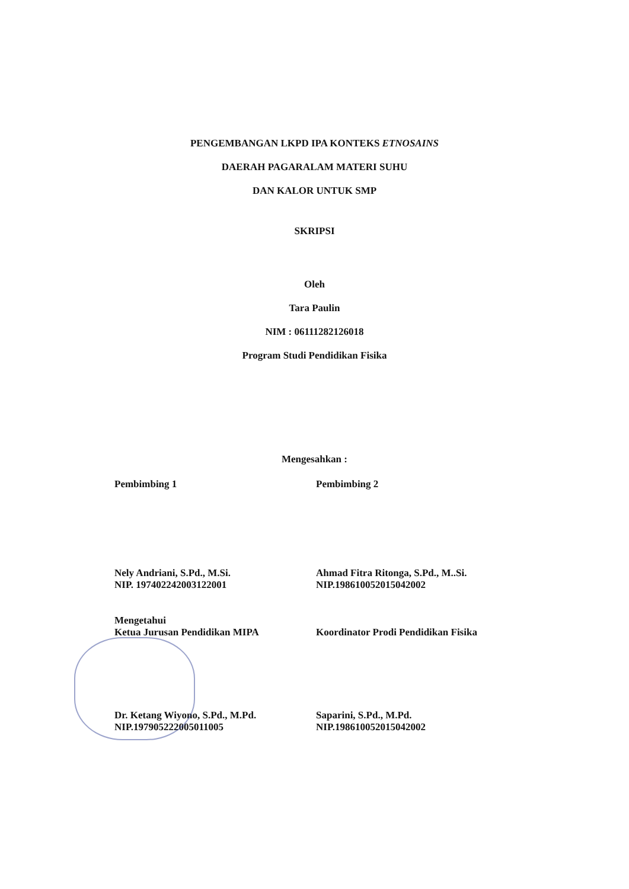PENGEMBANGAN LKPD IPA KONTEKS ETNOSAINS
DAERAH PAGARALAM MATERI SUHU
DAN KALOR UNTUK SMP
SKRIPSI
Oleh
Tara Paulin
NIM : 06111282126018
Program Studi Pendidikan Fisika
Mengesahkan :
Pembimbing 1
Nely Andriani, S.Pd., M.Si.
NIP. 197402242003122001
Pembimbing 2
Ahmad Fitra Ritonga, S.Pd., M..Si.
NIP.198610052015042002
Mengetahui
Ketua Jurusan Pendidikan MIPA
Dr. Ketang Wiyono, S.Pd., M.Pd.
NIP.197905222005011005
Koordinator Prodi Pendidikan Fisika
Saparini, S.Pd., M.Pd.
NIP.198610052015042002